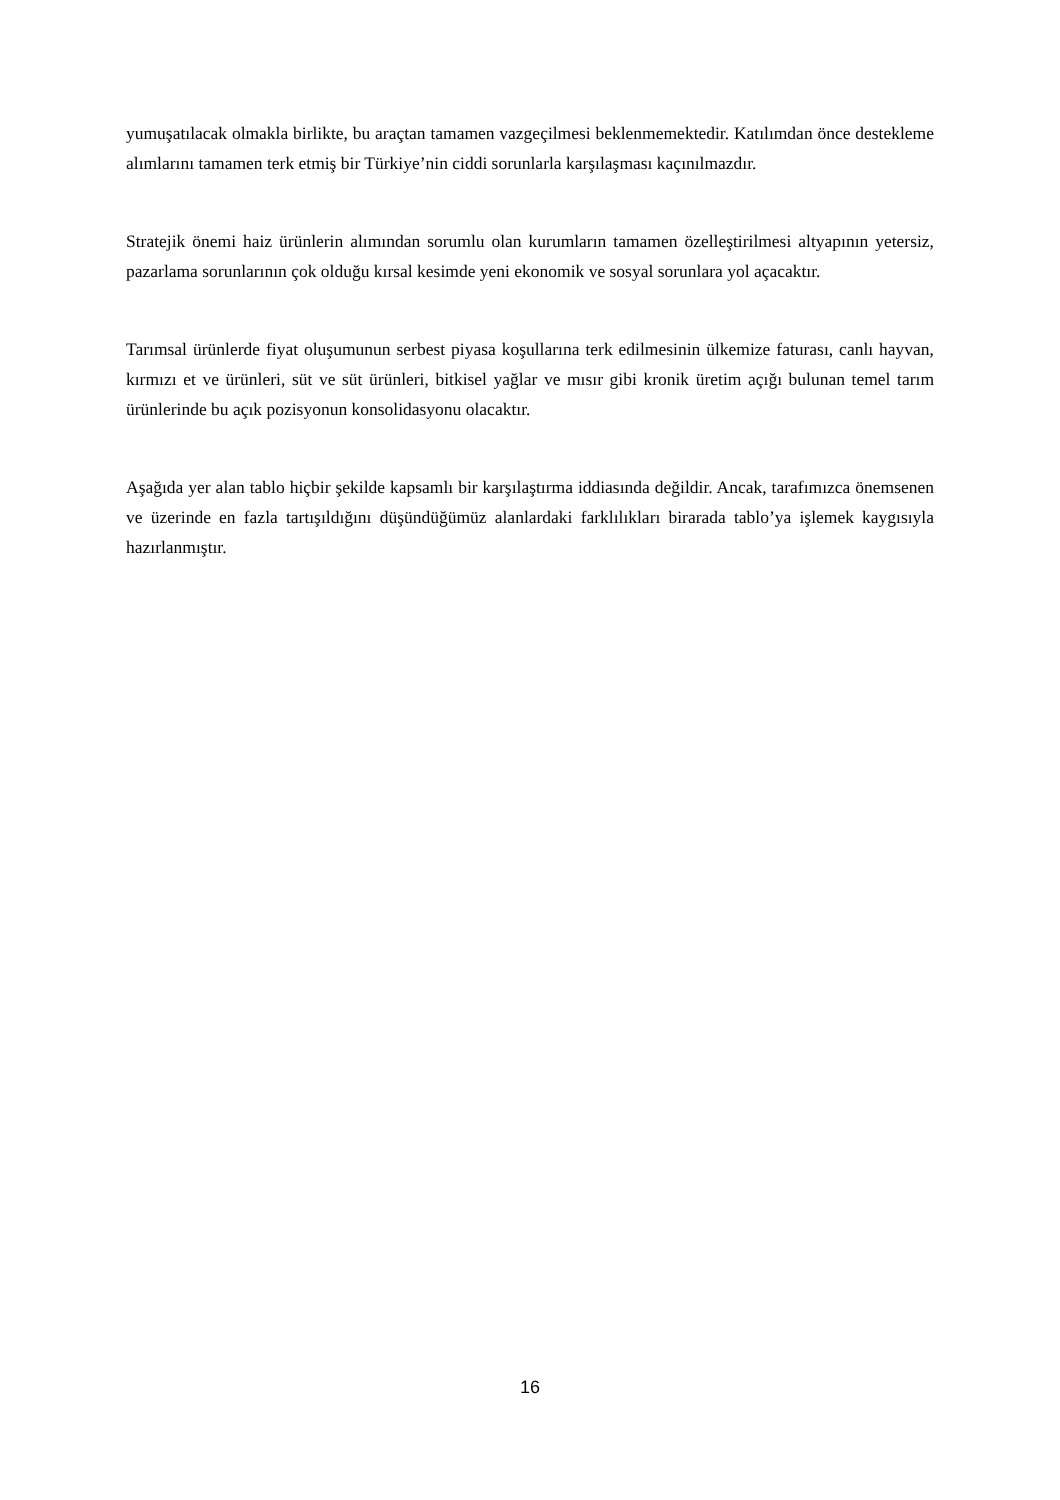yumuşatılacak olmakla birlikte, bu araçtan tamamen vazgeçilmesi beklenmemektedir. Katılımdan önce destekleme alımlarını tamamen terk etmiş bir Türkiye’nin ciddi sorunlarla karşılaşması kaçınılmazdır.
Stratejik önemi haiz ürünlerin alımından sorumlu olan kurumların tamamen özelleştirilmesi altyapının yetersiz, pazarlama sorunlarının çok olduğu kırsal kesimde yeni ekonomik ve sosyal sorunlara yol açacaktır.
Tarımsal ürünlerde fiyat oluşumunun serbest piyasa koşullarına terk edilmesinin ülkemize faturası, canlı hayvan, kırmızı et ve ürünleri, süt ve süt ürünleri, bitkisel yağlar ve mısır gibi kronik üretim açığı bulunan temel tarım ürünlerinde bu açık pozisyonun konsolidasyonu olacaktır.
Aşağıda yer alan tablo hiçbir şekilde kapsamlı bir karşılaştırma iddiasında değildir. Ancak, tarafımızca önemsenen ve üzerinde en fazla tartışıldığını düşündüğümüz alanlardaki farklılıkları birarada tablo’ya işlemek kaygısıyla hazırlanmıştır.
16